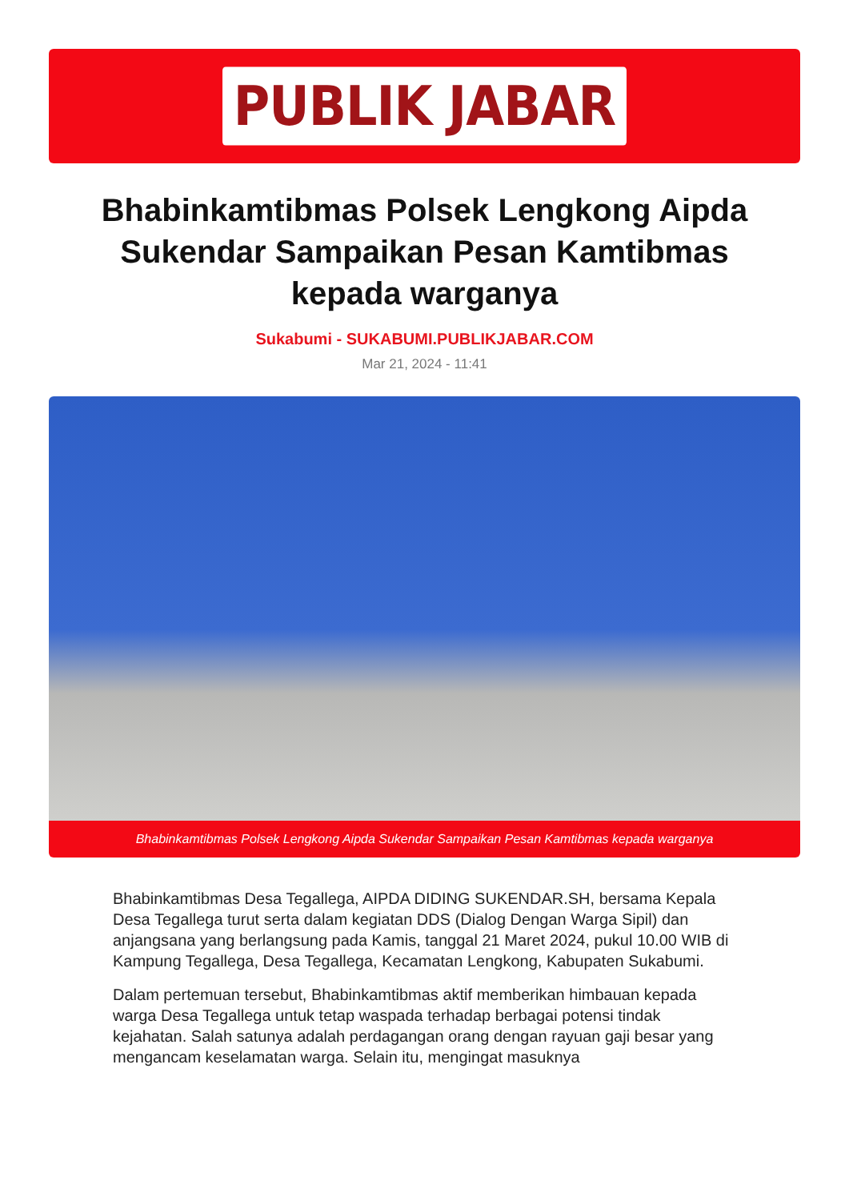PUBLIK JABAR
Bhabinkamtibmas Polsek Lengkong Aipda Sukendar Sampaikan Pesan Kamtibmas kepada warganya
Sukabumi - SUKABUMI.PUBLIKJABAR.COM
Mar 21, 2024 - 11:41
Bhabinkamtibmas Polsek Lengkong Aipda Sukendar Sampaikan Pesan Kamtibmas kepada warganya
Bhabinkamtibmas Desa Tegallega, AIPDA DIDING SUKENDAR.SH, bersama Kepala Desa Tegallega turut serta dalam kegiatan DDS (Dialog Dengan Warga Sipil) dan anjangsana yang berlangsung pada Kamis, tanggal 21 Maret 2024, pukul 10.00 WIB di Kampung Tegallega, Desa Tegallega, Kecamatan Lengkong, Kabupaten Sukabumi.
Dalam pertemuan tersebut, Bhabinkamtibmas aktif memberikan himbauan kepada warga Desa Tegallega untuk tetap waspada terhadap berbagai potensi tindak kejahatan. Salah satunya adalah perdagangan orang dengan rayuan gaji besar yang mengancam keselamatan warga. Selain itu, mengingat masuknya